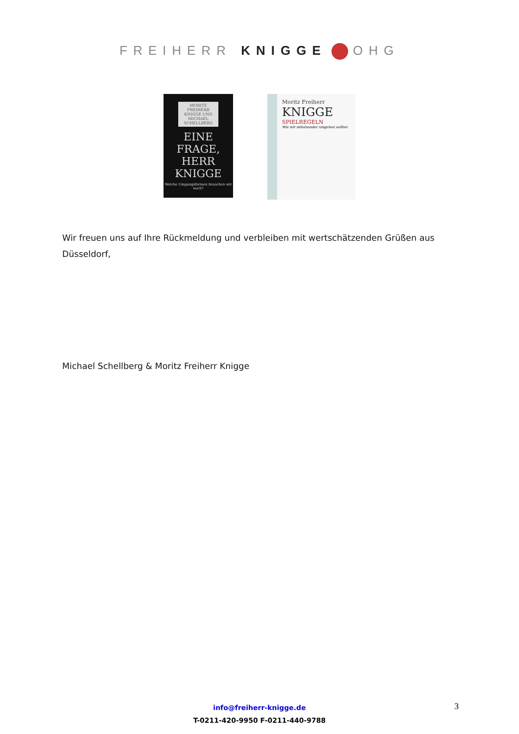FREIHERR KNIGGE OHG
MORITZ FREIHERR KNIGGE UND MICHAEL SCHELLBERG
EINE FRAGE, HERR KNIGGE
Welche Umgangsformen brauchen wir noch?
Moritz Freiherr
KNIGGE
SPIELREGELN
Wie wir miteinander umgehen sollten
Wir freuen uns auf Ihre Rückmeldung und verbleiben mit wertschätzenden Grüßen aus Düsseldorf,
Michael Schellberg & Moritz Freiherr Knigge
info@freiherr-knigge.de
T-0211-420-9950 F-0211-440-9788
3